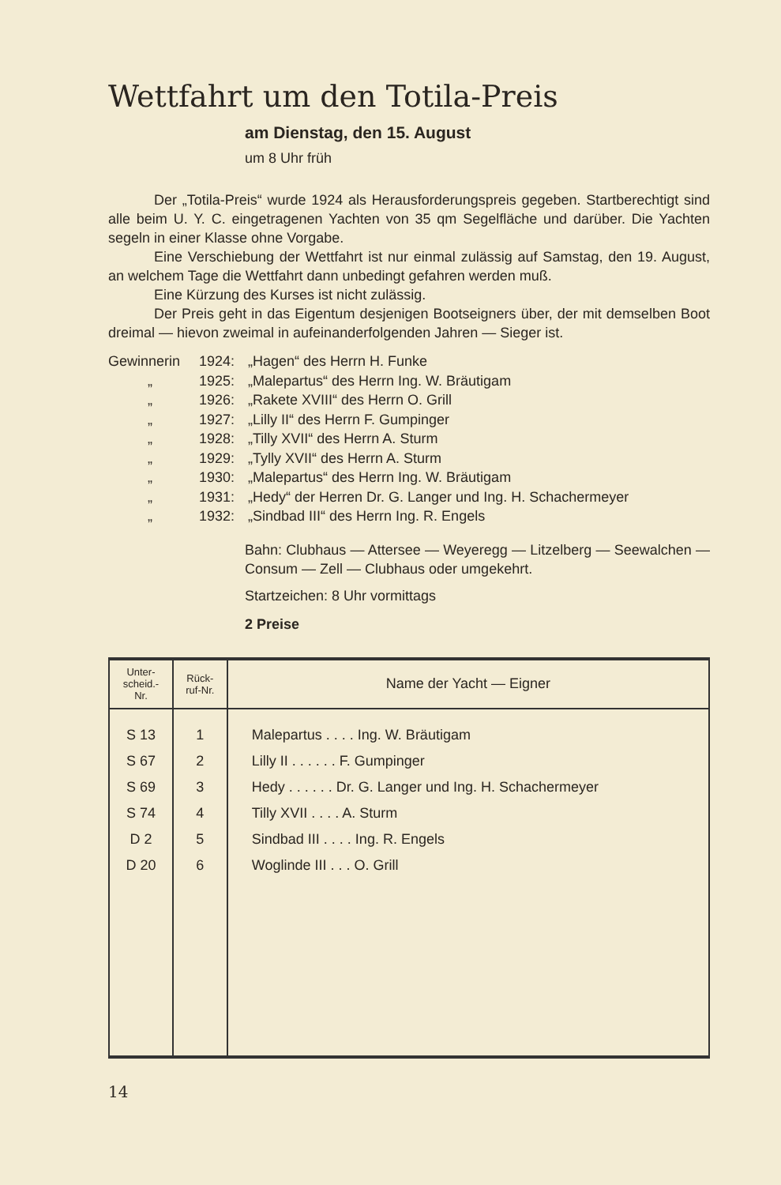Wettfahrt um den Totila-Preis
am Dienstag, den 15. August
um 8 Uhr früh
Der „Totila-Preis“ wurde 1924 als Herausforderungspreis gegeben. Startberechtigt sind alle beim U. Y. C. eingetragenen Yachten von 35 qm Segelfläche und darüber. Die Yachten segeln in einer Klasse ohne Vorgabe.
Eine Verschiebung der Wettfahrt ist nur einmal zulässig auf Samstag, den 19. August, an welchem Tage die Wettfahrt dann unbedingt gefahren werden muß.
Eine Kürzung des Kurses ist nicht zulässig.
Der Preis geht in das Eigentum desjenigen Bootseigners über, der mit demselben Boot dreimal — hievon zweimal in aufeinanderfolgenden Jahren — Sieger ist.
Gewinnerin 1924: „Hagen“ des Herrn H. Funke „ 1925: „Malepartus“ des Herrn Ing. W. Bräutigam „ 1926: „Rakete XVIII“ des Herrn O. Grill „ 1927: „Lilly II“ des Herrn F. Gumpinger „ 1928: „Tilly XVII“ des Herrn A. Sturm „ 1929: „Tylly XVII“ des Herrn A. Sturm „ 1930: „Malepartus“ des Herrn Ing. W. Bräutigam „ 1931: „Hedy“ der Herren Dr. G. Langer und Ing. H. Schachermeyer „ 1932: „Sindbad III“ des Herrn Ing. R. Engels
Bahn: Clubhaus — Attersee — Weyeregg — Litzelberg — Seewalchen — Consum — Zell — Clubhaus oder umgekehrt.
Startzeichen: 8 Uhr vormittags
2 Preise
| Unter- scheid.- Nr. | Rück- ruf-Nr. | Name der Yacht — Eigner |
| --- | --- | --- |
| S 13 | 1 | Malepartus . . . . Ing. W. Bräutigam |
| S 67 | 2 | Lilly II . . . . . . F. Gumpinger |
| S 69 | 3 | Hedy . . . . . . Dr. G. Langer und Ing. H. Schachermeyer |
| S 74 | 4 | Tilly XVII . . . . A. Sturm |
| D 2 | 5 | Sindbad III . . . . Ing. R. Engels |
| D 20 | 6 | Woglinde III . . . O. Grill |
14